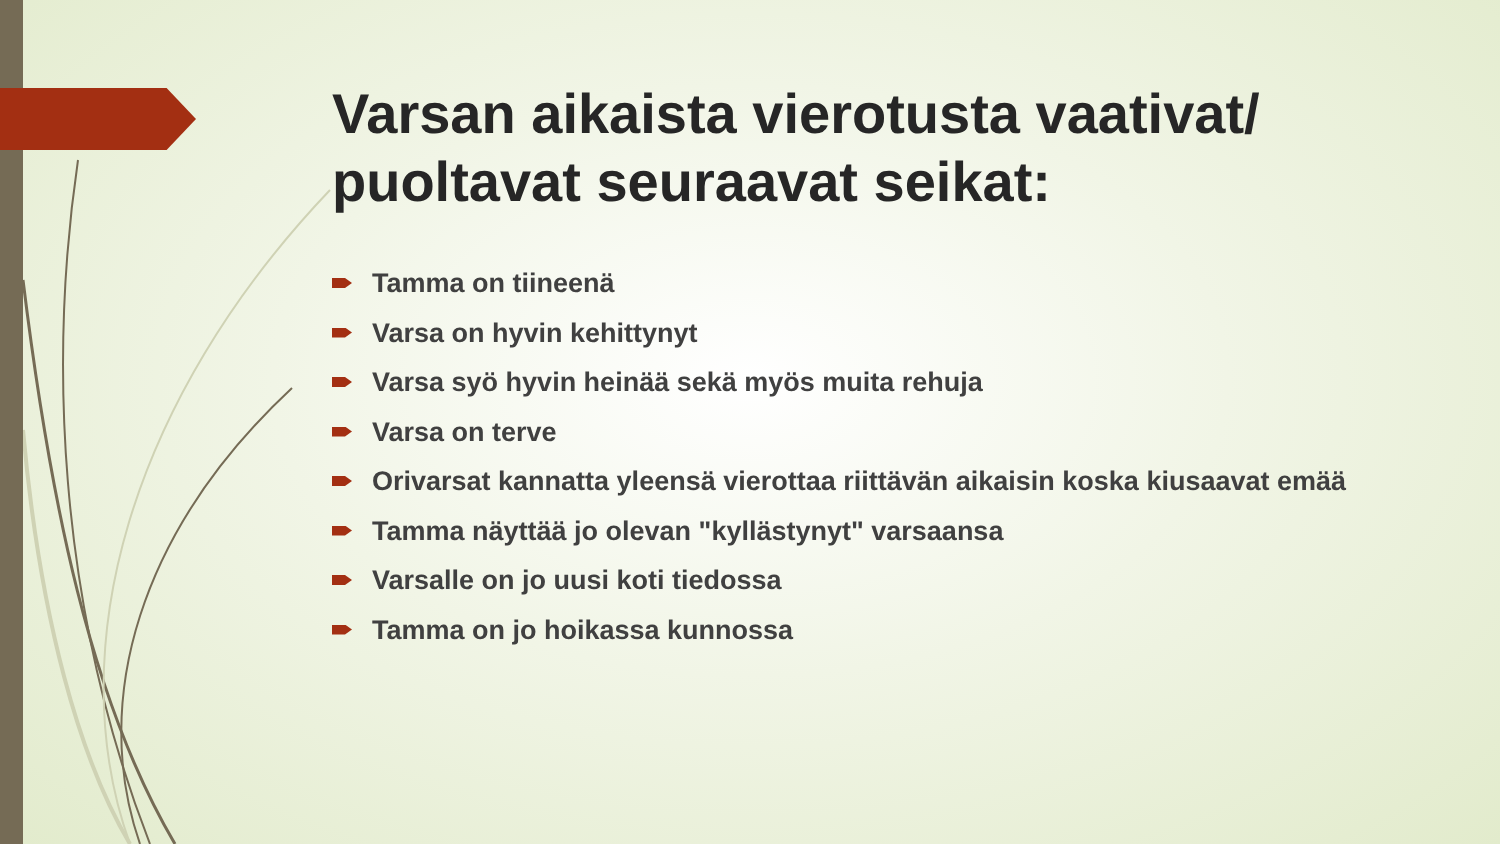Varsan aikaista vierotusta vaativat/ puoltavat seuraavat seikat:
Tamma on tiineenä
Varsa on hyvin kehittynyt
Varsa syö hyvin heinää sekä myös muita rehuja
Varsa on terve
Orivarsat kannatta yleensä vierottaa riittävän aikaisin koska kiusaavat emää
Tamma näyttää jo olevan "kyllästynyt" varsaansa
Varsalle on jo uusi koti tiedossa
Tamma on jo hoikassa kunnossa